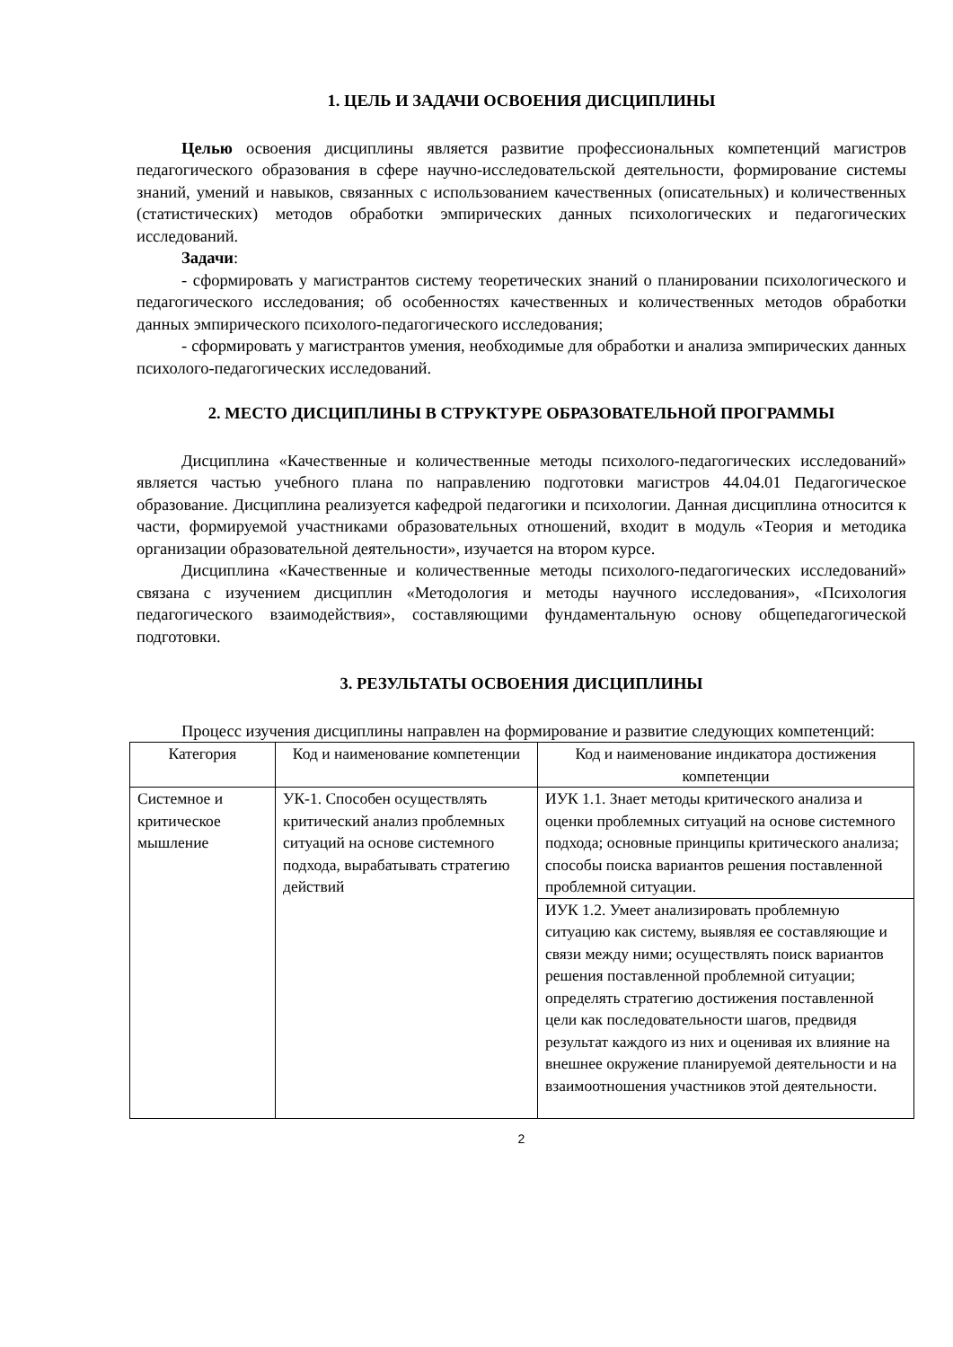1. ЦЕЛЬ И ЗАДАЧИ ОСВОЕНИЯ ДИСЦИПЛИНЫ
Целью освоения дисциплины является развитие профессиональных компетенций магистров педагогического образования в сфере научно-исследовательской деятельности, формирование системы знаний, умений и навыков, связанных с использованием качественных (описательных) и количественных (статистических) методов обработки эмпирических данных психологических и педагогических исследований.
Задачи:
- сформировать у магистрантов систему теоретических знаний о планировании психологического и педагогического исследования; об особенностях качественных и количественных методов обработки данных эмпирического психолого-педагогического исследования;
- сформировать у магистрантов умения, необходимые для обработки и анализа эмпирических данных психолого-педагогических исследований.
2. МЕСТО ДИСЦИПЛИНЫ В СТРУКТУРЕ ОБРАЗОВАТЕЛЬНОЙ ПРОГРАММЫ
Дисциплина «Качественные и количественные методы психолого-педагогических исследований» является частью учебного плана по направлению подготовки магистров 44.04.01 Педагогическое образование. Дисциплина реализуется кафедрой педагогики и психологии. Данная дисциплина относится к части, формируемой участниками образовательных отношений, входит в модуль «Теория и методика организации образовательной деятельности», изучается на втором курсе.
Дисциплина «Качественные и количественные методы психолого-педагогических исследований» связана с изучением дисциплин «Методология и методы научного исследования», «Психология педагогического взаимодействия», составляющими фундаментальную основу общепедагогической подготовки.
3. РЕЗУЛЬТАТЫ ОСВОЕНИЯ ДИСЦИПЛИНЫ
Процесс изучения дисциплины направлен на формирование и развитие следующих компетенций:
| Категория | Код и наименование компетенции | Код и наименование индикатора достижения компетенции |
| --- | --- | --- |
| Системное и критическое мышление | УК-1. Способен осуществлять критический анализ проблемных ситуаций на основе системного подхода, вырабатывать стратегию действий | ИУК 1.1. Знает методы критического анализа и оценки проблемных ситуаций на основе системного подхода; основные принципы критического анализа; способы поиска вариантов решения поставленной проблемной ситуации. |
| | | ИУК 1.2. Умеет анализировать проблемную ситуацию как систему, выявляя ее составляющие и связи между ними; осуществлять поиск вариантов решения поставленной проблемной ситуации; определять стратегию достижения поставленной цели как последовательности шагов, предвидя результат каждого из них и оценивая их влияние на внешнее окружение планируемой деятельности и на взаимоотношения участников этой деятельности. |
2